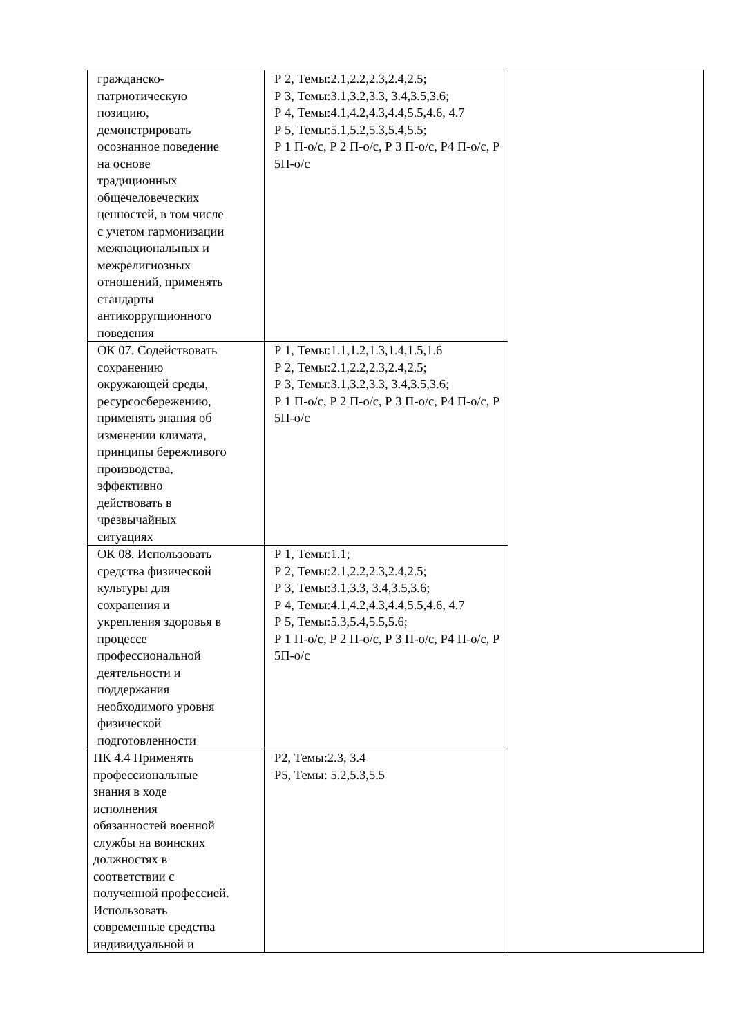| гражданско- патриотическую позицию, демонстрировать осознанное поведение на основе традиционных общечеловеческих ценностей, в том числе с учетом гармонизации межнациональных и межрелигиозных отношений, применять стандарты антикоррупционного поведения | Р 2, Темы:2.1,2.2,2.3,2.4,2.5; Р 3, Темы:3.1,3.2,3.3, 3.4,3.5,3.6; Р 4, Темы:4.1,4.2,4.3,4.4,5.5,4.6, 4.7 Р 5, Темы:5.1,5.2,5.3,5.4,5.5; Р 1 П-о/с, Р 2 П-о/с, Р 3 П-о/с, Р4 П-о/с, Р 5П-о/с | |
| ОК 07. Содействовать сохранению окружающей среды, ресурсосбережению, применять знания об изменении климата, принципы бережливого производства, эффективно действовать в чрезвычайных ситуациях | Р 1, Темы:1.1,1.2,1.3,1.4,1.5,1.6 Р 2, Темы:2.1,2.2,2.3,2.4,2.5; Р 3, Темы:3.1,3.2,3.3, 3.4,3.5,3.6; Р 1 П-о/с, Р 2 П-о/с, Р 3 П-о/с, Р4 П-о/с, Р 5П-о/с | |
| ОК 08. Использовать средства физической культуры для сохранения и укрепления здоровья в процессе профессиональной деятельности и поддержания необходимого уровня физической подготовленности | Р 1, Темы:1.1; Р 2, Темы:2.1,2.2,2.3,2.4,2.5; Р 3, Темы:3.1,3.3, 3.4,3.5,3.6; Р 4, Темы:4.1,4.2,4.3,4.4,5.5,4.6, 4.7 Р 5, Темы:5.3,5.4,5.5,5.6; Р 1 П-о/с, Р 2 П-о/с, Р 3 П-о/с, Р4 П-о/с, Р 5П-о/с | |
| ПК 4.4 Применять профессиональные знания в ходе исполнения обязанностей военной службы на воинских должностях в соответствии с полученной профессией. Использовать современные средства индивидуальной и | Р2, Темы:2.3, 3.4 Р5, Темы: 5.2,5.3,5.5 | |